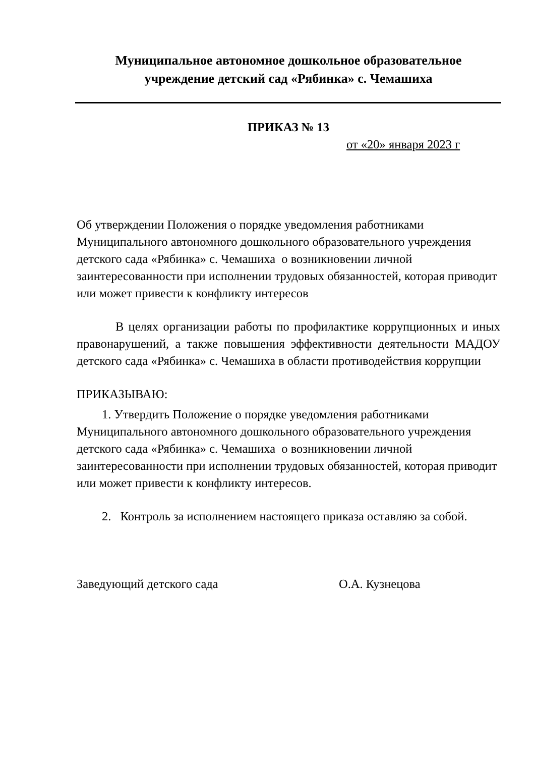Муниципальное автономное дошкольное образовательное
учреждение детский сад «Рябинка» с. Чемашиха
ПРИКАЗ № 13
от «20» января 2023 г
Об утверждении Положения о порядке уведомления работниками Муниципального автономного дошкольного образовательного учреждения детского сада «Рябинка» с. Чемашиха о возникновении личной заинтересованности при исполнении трудовых обязанностей, которая приводит или может привести к конфликту интересов
В целях организации работы по профилактике коррупционных и иных правонарушений, а также повышения эффективности деятельности МАДОУ детского сада «Рябинка» с. Чемашиха в области противодействия коррупции
ПРИКАЗЫВАЮ:
1. Утвердить Положение о порядке уведомления работниками Муниципального автономного дошкольного образовательного учреждения детского сада «Рябинка» с. Чемашиха о возникновении личной заинтересованности при исполнении трудовых обязанностей, которая приводит или может привести к конфликту интересов.
2. Контроль за исполнением настоящего приказа оставляю за собой.
Заведующий детского сада О.А. Кузнецова